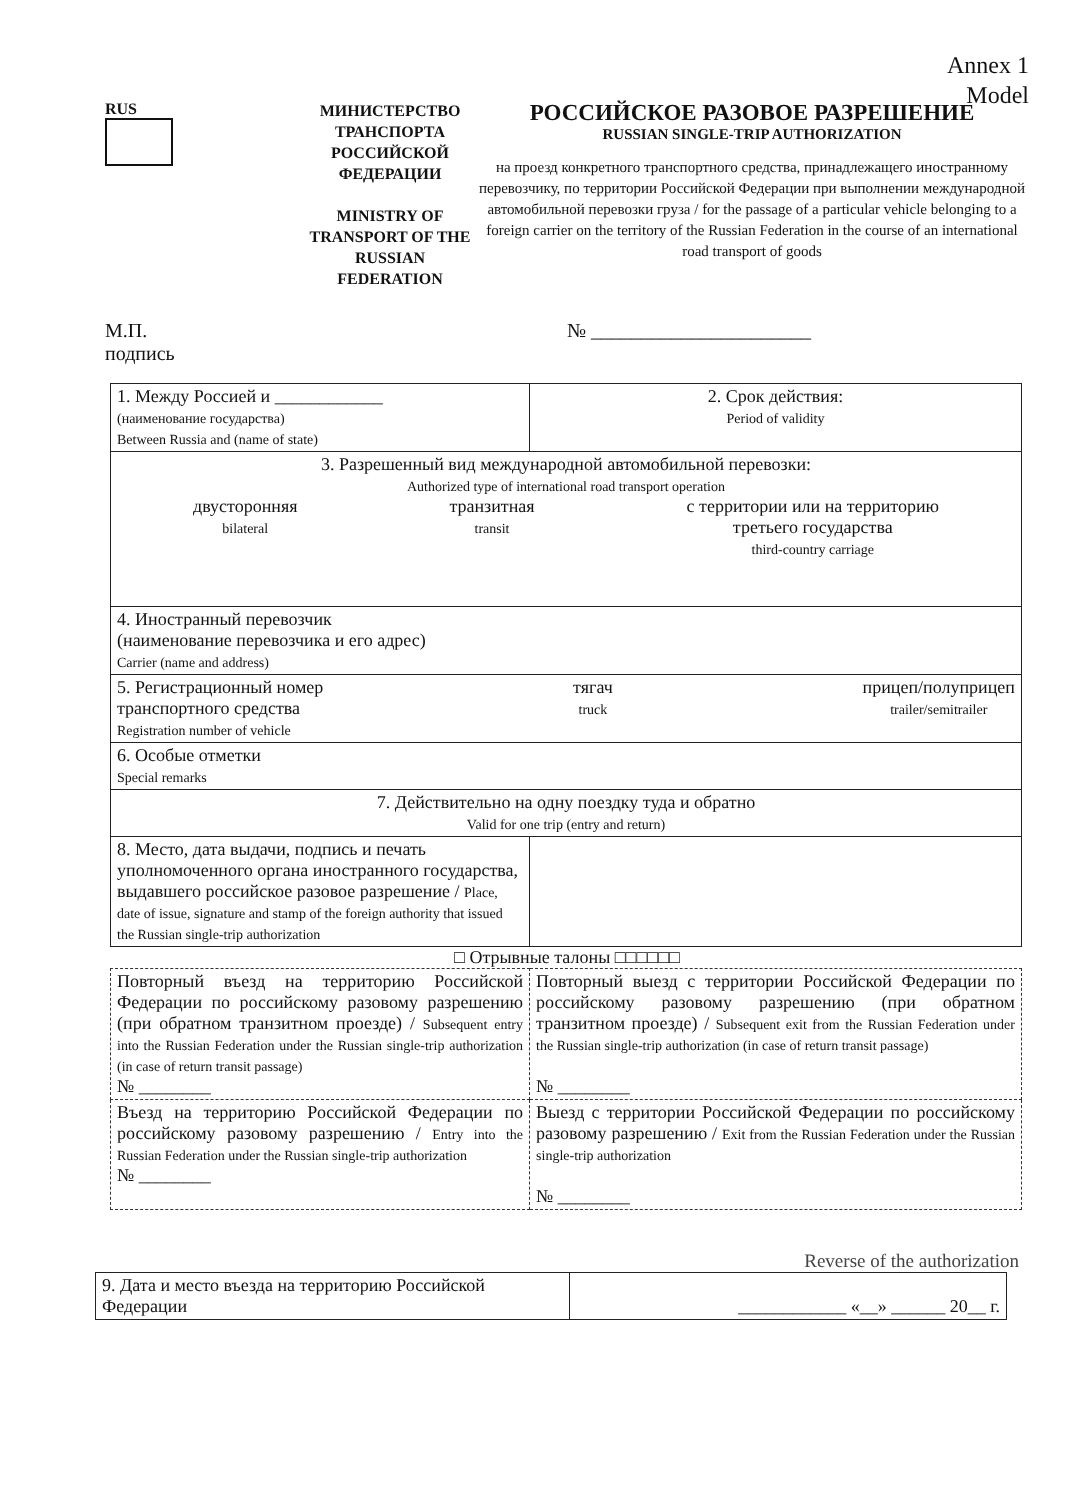Annex 1
Model
RUS
МИНИСТЕРСТВО ТРАНСПОРТА РОССИЙСКОЙ ФЕДЕРАЦИИ
MINISTRY OF TRANSPORT OF THE RUSSIAN FEDERATION
РОССИЙСКОЕ РАЗОВОЕ РАЗРЕШЕНИЕ
RUSSIAN SINGLE-TRIP AUTHORIZATION
на проезд конкретного транспортного средства, принадлежащего иностранному перевозчику, по территории Российской Федерации при выполнении международной автомобильной перевозки груза / for the passage of a particular vehicle belonging to a foreign carrier on the territory of the Russian Federation in the course of an international road transport of goods
М.П.
подпись
№ ______________________
| 1. Между Россией и ____________ (наименование государства) Between Russia and (name of state) | 2. Срок действия: Period of validity |
| 3. Разрешенный вид международной автомобильной перевозки: Authorized type of international road transport operation двусторонняя bilateral транзитная transit с территории или на территорию третьего государства third-country carriage | |
| 4. Иностранный перевозчик (наименование перевозчика и его адрес) Carrier (name and address) | |
| 5. Регистрационный номер транспортного средства Registration number of vehicle тягач truck прицеп/полуприцеп trailer/semitrailer | |
| 6. Особые отметки Special remarks | |
| 7. Действительно на одну поездку туда и обратно Valid for one trip (entry and return) | |
| 8. Место, дата выдачи, подпись и печать уполномоченного органа иностранного государства, выдавшего российское разовое разрешение / Place, date of issue, signature and stamp of the foreign authority that issued the Russian single-trip authorization | |
□ Отрывные талоны □□□□□□
| Повторный въезд на территорию Российской Федерации по российскому разовому разрешению (при обратном транзитном проезде) / Subsequent entry into the Russian Federation under the Russian single-trip authorization (in case of return transit passage) № ________ | Повторный выезд с территории Российской Федерации по российскому разовому разрешению (при обратном транзитном проезде) / Subsequent exit from the Russian Federation under the Russian single-trip authorization (in case of return transit passage) № ________ |
| Въезд на территорию Российской Федерации по российскому разовому разрешению / Entry into the Russian Federation under the Russian single-trip authorization № ________ | Выезд с территории Российской Федерации по российскому разовому разрешению / Exit from the Russian Federation under the Russian single-trip authorization № ________ |
Reverse of the authorization
| 9. Дата и место въезда на территорию Российской Федерации | ____________ «__» ______ 20__ г. |